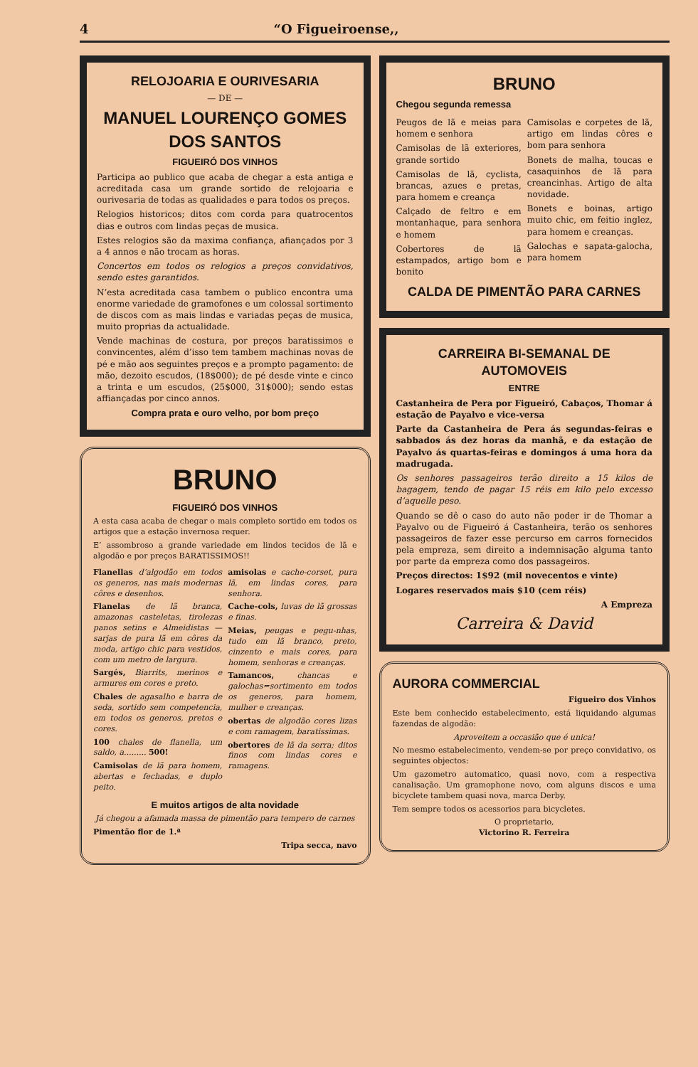4 “O Figueiroense,,
RELOJOARIA E OURIVESARIA
— DE —
MANUEL LOURENÇO GOMES DOS SANTOS
FIGUEIRÓ DOS VINHOS
Participa ao publico que acaba de chegar a esta antiga e acreditada casa um grande sortido de relojoaria e ourivesaria de todas as qualidades e para todos os preços.
Relogios historicos; ditos com corda para quatrocentos dias e outros com lindas peças de musica.
Estes relogios são da maxima confiança, afiançados por 3 a 4 annos e não trocam as horas.
Concertos em todos os relogios a preços convidativos, sendo estes garantidos.
N’esta acreditada casa tambem o publico encontra uma enorme variedade de gramofones e um colossal sortimento de discos com as mais lindas e variadas peças de musica, muito proprias da actualidade.
Vende machinas de costura, por preços baratissimos e convincentes, além d’isso tem tambem machinas novas de pé e mão aos seguintes preços e a prompto pagamento: de mão, dezoito escudos, (18$000); de pé desde vinte e cinco a trinta e um escudos, (25$000, 31$000); sendo estas affiançadas por cinco annos.
Compra prata e ouro velho, por bom preço
BRUNO
FIGUEIRÓ DOS VINHOS
A esta casa acaba de chegar o mais completo sortido em todos os artigos que a estação invernosa requer.
E’ assombroso a grande variedade em lindos tecidos de lã e algodão e por preços BARATISSIMOS!!
Flanellas d’algodão em todos os generos, nas mais modernas côres e desenhos.
Flanelas de lã branca, amazonas casteletas, tirolezas panos setins e Almeidistas — sarjas de pura lã em côres da moda, artigo chic para vestidos, com um metro de largura.
Sargés, Biarrits, merinos e armures em cores e preto.
Chales de agasalho e barra de seda, sortido sem competencia, em todos os generos, pretos e cores.
100 chales de flanella, um saldo, a......... 500!
Camisolas de lã para homem, abertas e fechadas, e duplo peito.
amisolas e cache-corset, pura lã, em lindas cores, para senhora.
Cache-cols, luvas de lã grossas e finas.
Meias, peugas e pegu-nhas, tudo em lã branco, preto, cinzento e mais cores, para homem, senhoras e creanças.
Tamancos, chancas e galochas=sortimento em todos os generos, para homem, mulher e creanças.
obertas de algodão cores lizas e com ramagem, baratissimas.
obertores de lã da serra; ditos finos com lindas cores e ramagens.
E muitos artigos de alta novidade
Já chegou a afamada massa de pimentão para tempero de carnes
Pimentão flor de 1.ª
Tripa secca, navo
BRUNO
Chegou segunda remessa
Peugos de lã e meias para homem e senhora
Camisolas de lã exteriores, grande sortido
Camisolas de lã, cyclista, brancas, azues e pretas, para homem e creança
Calçado de feltro e em montanhaque, para senhora e homem
Cobertores de lã estampados, artigo bom e bonito
Camisolas e corpetes de lã, artigo em lindas côres e bom para senhora
Bonets de malha, toucas e casaquinhos de lã para creancinhas. Artigo de alta novidade.
Bonets e boinas, artigo muito chic, em feitio inglez, para homem e creanças.
Galochas e sapata-galocha, para homem
CALDA DE PIMENTÃO PARA CARNES
CARREIRA BI-SEMANAL DE AUTOMOVEIS
ENTRE
Castanheira de Pera por Figueiró, Cabaços, Thomar á estação de Payalvo e vice-versa
Parte da Castanheira de Pera ás segundas-feiras e sabbados ás dez horas da manhã, e da estação de Payalvo ás quartas-feiras e domingos á uma hora da madrugada.
Os senhores passageiros terão direito a 15 kilos de bagagem, tendo de pagar 15 réis em kilo pelo excesso d’aquelle peso.
Quando se dê o caso do auto não poder ir de Thomar a Payalvo ou de Figueiró á Castanheira, terão os senhores passageiros de fazer esse percurso em carros fornecidos pela empreza, sem direito a indemnisação alguma tanto por parte da empreza como dos passageiros.
Preços directos: 1$92 (mil novecentos e vinte)
Logares reservados mais $10 (cem réis)
A Empreza
Carreira & David
AURORA COMMERCIAL
Figueiro dos Vinhos
Este bem conhecido estabelecimento, está liquidando algumas fazendas de algodão:
Aproveitem a occasião que é unica!
No mesmo estabelecimento, vendem-se por preço convidativo, os seguintes objectos:
Um gazometro automatico, quasi novo, com a respectiva canalisação. Um gramophone novo, com alguns discos e uma bicyclete tambem quasi nova, marca Derby.
Tem sempre todos os acessorios para bicycletes.
O proprietario,
Victorino R. Ferreira